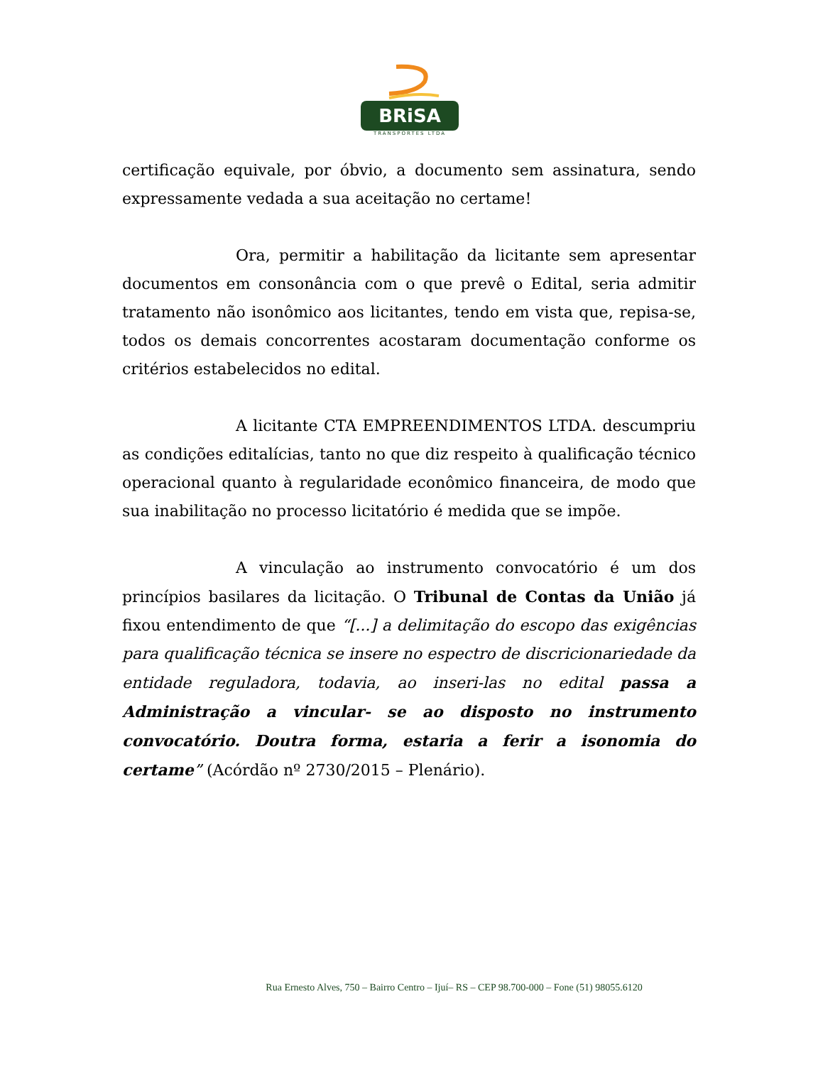BRiSA
TRANSPORTES LTDA
certificação equivale, por óbvio, a documento sem assinatura, sendo expressamente vedada a sua aceitação no certame!
Ora, permitir a habilitação da licitante sem apresentar documentos em consonância com o que prevê o Edital, seria admitir tratamento não isonômico aos licitantes, tendo em vista que, repisa-se, todos os demais concorrentes acostaram documentação conforme os critérios estabelecidos no edital.
A licitante CTA EMPREENDIMENTOS LTDA. descumpriu as condições editalícias, tanto no que diz respeito à qualificação técnico operacional quanto à regularidade econômico financeira, de modo que sua inabilitação no processo licitatório é medida que se impõe.
A vinculação ao instrumento convocatório é um dos princípios basilares da licitação. O Tribunal de Contas da União já fixou entendimento de que “[...] a delimitação do escopo das exigências para qualificação técnica se insere no espectro de discricionariedade da entidade reguladora, todavia, ao inseri-las no edital passa a Administração a vincular- se ao disposto no instrumento convocatório. Doutra forma, estaria a ferir a isonomia do certame” (Acórdão nº 2730/2015 – Plenário).
Rua Ernesto Alves, 750 – Bairro Centro – Ijuí– RS – CEP 98.700-000 – Fone (51) 98055.6120